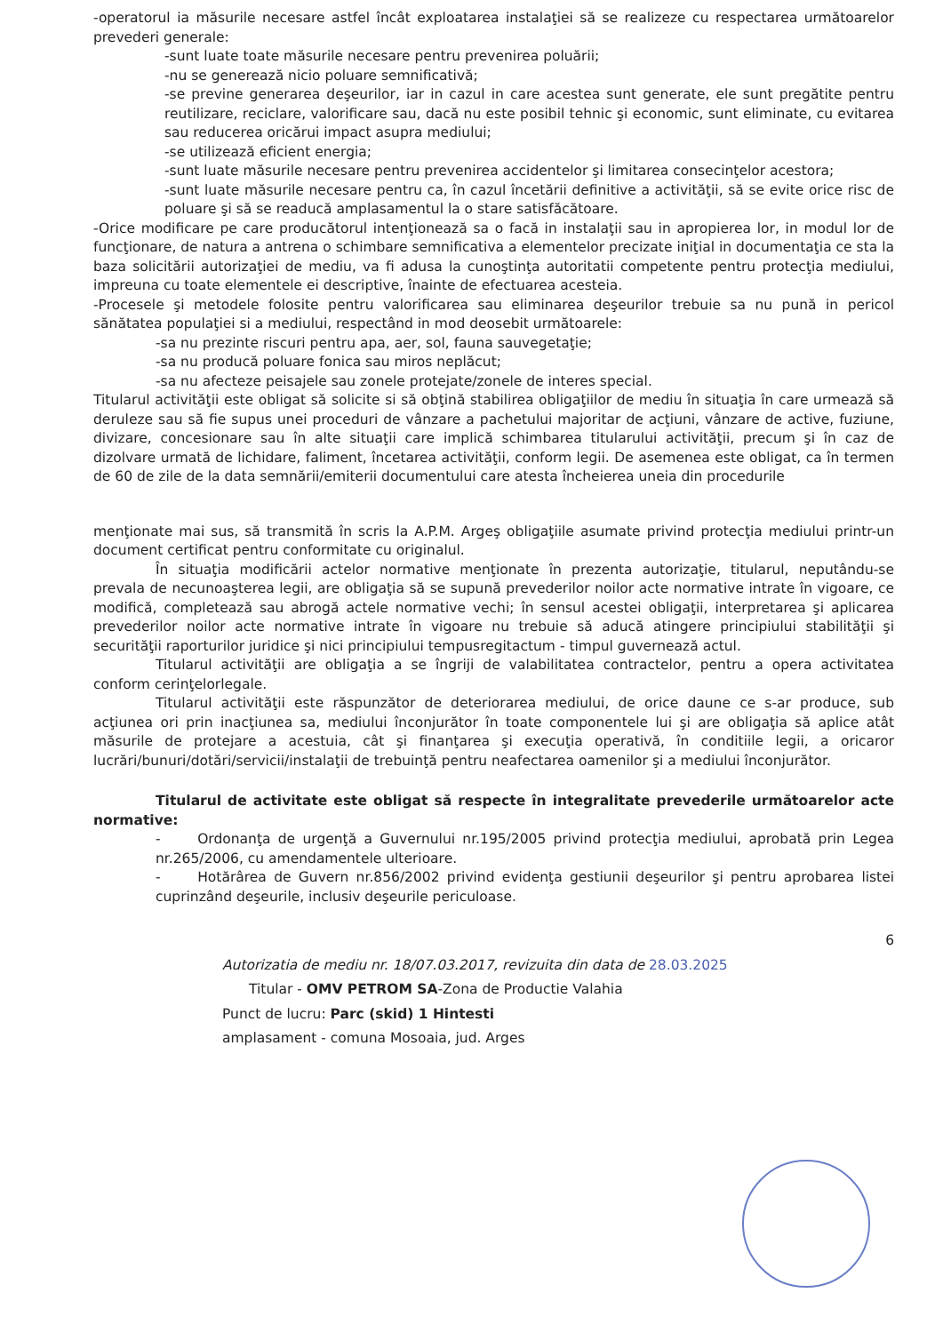-operatorul ia măsurile necesare astfel încât exploatarea instalaţiei să se realizeze cu respectarea următoarelor prevederi generale:
-sunt luate toate măsurile necesare pentru prevenirea poluării;
-nu se generează nicio poluare semnificativă;
-se previne generarea deşeurilor, iar in cazul in care acestea sunt generate, ele sunt pregătite pentru reutilizare, reciclare, valorificare sau, dacă nu este posibil tehnic şi economic, sunt eliminate, cu evitarea sau reducerea oricărui impact asupra mediului;
-se utilizează eficient energia;
-sunt luate măsurile necesare pentru prevenirea accidentelor şi limitarea consecinţelor acestora;
-sunt luate măsurile necesare pentru ca, în cazul încetării definitive a activităţii, să se evite orice risc de poluare şi să se readucă amplasamentul la o stare satisfăcătoare.
-Orice modificare pe care producătorul intenţionează sa o facă in instalaţii sau in apropierea lor, in modul lor de funcţionare, de natura a antrena o schimbare semnificativa a elementelor precizate iniţial in documentaţia ce sta la baza solicitării autorizaţiei de mediu, va fi adusa la cunoştinţa autoritatii competente pentru protecţia mediului, impreuna cu toate elementele ei descriptive, înainte de efectuarea acesteia.
-Procesele şi metodele folosite pentru valorificarea sau eliminarea deşeurilor trebuie sa nu pună in pericol sănătatea populaţiei si a mediului, respectând in mod deosebit următoarele:
-sa nu prezinte riscuri pentru apa, aer, sol, fauna sauvegetaţie;
-sa nu producă poluare fonica sau miros neplăcut;
-sa nu afecteze peisajele sau zonele protejate/zonele de interes special.
Titularul activităţii este obligat să solicite si să obţină stabilirea obligaţiilor de mediu în situaţia în care urmează să deruleze sau să fie supus unei proceduri de vânzare a pachetului majoritar de acţiuni, vânzare de active, fuziune, divizare, concesionare sau în alte situaţii care implică schimbarea titularului activităţii, precum şi în caz de dizolvare urmată de lichidare, faliment, încetarea activităţii, conform legii. De asemenea este obligat, ca în termen de 60 de zile de la data semnării/emiterii documentului care atesta încheierea uneia din procedurile
menţionate mai sus, să transmită în scris la A.P.M. Argeş obligaţiile asumate privind protecţia mediului printr-un document certificat pentru conformitate cu originalul.
În situaţia modificării actelor normative menţionate în prezenta autorizaţie, titularul, neputându-se prevala de necunoaşterea legii, are obligaţia să se supună prevederilor noilor acte normative intrate în vigoare, ce modifică, completează sau abrogă actele normative vechi; în sensul acestei obligaţii, interpretarea şi aplicarea prevederilor noilor acte normative intrate în vigoare nu trebuie să aducă atingere principiului stabilităţii şi securităţii raporturilor juridice şi nici principiului tempusregitactum - timpul guvernează actul.
Titularul activităţii are obligaţia a se îngriji de valabilitatea contractelor, pentru a opera activitatea conform cerinţelorlegale.
Titularul activităţii este răspunzător de deteriorarea mediului, de orice daune ce s-ar produce, sub acţiunea ori prin inacţiunea sa, mediului înconjurător în toate componentele lui şi are obligaţia să aplice atât măsurile de protejare a acestuia, cât şi finanţarea şi execuţia operativă, în conditiile legii, a oricaror lucrări/bunuri/dotări/servicii/instalaţii de trebuinţă pentru neafectarea oamenilor şi a mediului înconjurător.
Titularul de activitate este obligat să respecte în integralitate prevederile următoarelor acte normative:
- Ordonanţa de urgenţă a Guvernului nr.195/2005 privind protecţia mediului, aprobată prin Legea nr.265/2006, cu amendamentele ulterioare.
- Hotărârea de Guvern nr.856/2002 privind evidenţa gestiunii deşeurilor şi pentru aprobarea listei cuprinzând deşeurile, inclusiv deşeurile periculoase.
6
Autorizatia de mediu nr. 18/07.03.2017, revizuita din data de 28.03.2025
Titular - OMV PETROM SA-Zona de Productie Valahia
Punct de lucru: Parc (skid) 1 Hintesti
amplasament - comuna Mosoaia, jud. Arges